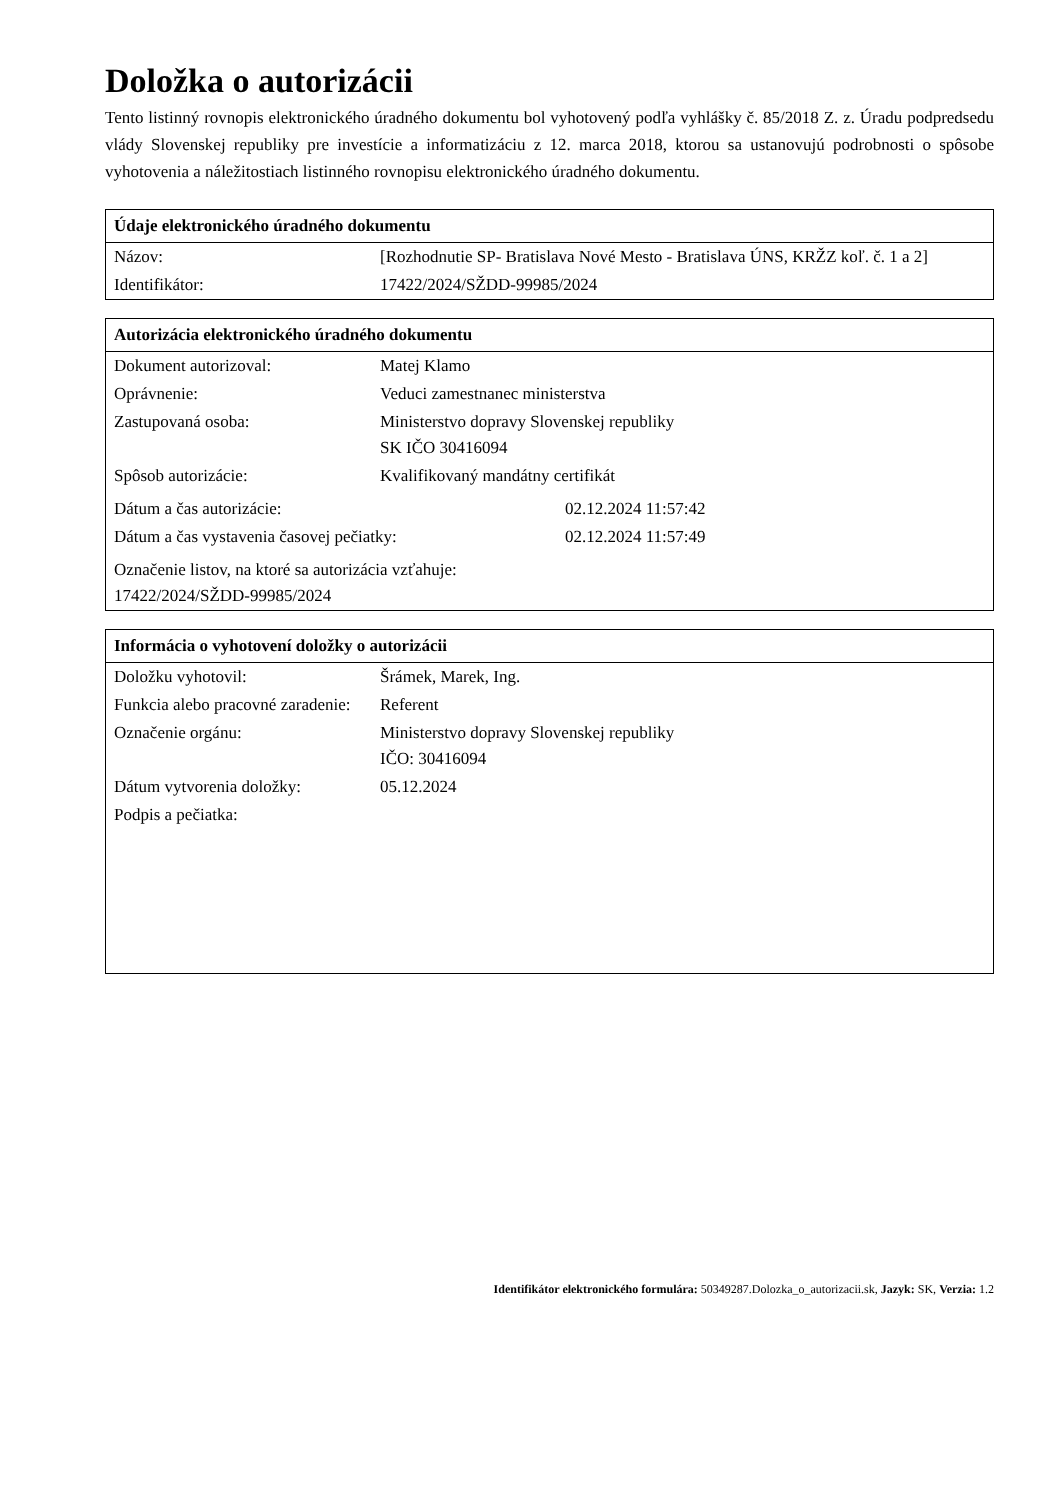Doložka o autorizácii
Tento listinný rovnopis elektronického úradného dokumentu bol vyhotovený podľa vyhlášky č. 85/2018 Z. z. Úradu podpredsedu vlády Slovenskej republiky pre investície a informatizáciu z 12. marca 2018, ktorou sa ustanovujú podrobnosti o spôsobe vyhotovenia a náležitostiach listinného rovnopisu elektronického úradného dokumentu.
| Údaje elektronického úradného dokumentu | |
| --- | --- |
| Názov: | [Rozhodnutie SP- Bratislava Nové Mesto - Bratislava ÚNS, KRŽZ koľ. č. 1 a 2] |
| Identifikátor: | 17422/2024/SŽDD-99985/2024 |
| Autorizácia elektronického úradného dokumentu | | |
| --- | --- | --- |
| Dokument autorizoval: | Matej Klamo | |
| Oprávnenie: | Veduci zamestnanec ministerstva | |
| Zastupovaná osoba: | Ministerstvo dopravy Slovenskej republiky SK IČO 30416094 | |
| Spôsob autorizácie: | Kvalifikovaný mandátny certifikát | |
| Dátum a čas autorizácie: | | 02.12.2024 11:57:42 |
| Dátum a čas vystavenia časovej pečiatky: | | 02.12.2024 11:57:49 |
| Označenie listov, na ktoré sa autorizácia vzťahuje: 17422/2024/SŽDD-99985/2024 | | |
| Informácia o vyhotovení doložky o autorizácii | |
| --- | --- |
| Doložku vyhotovil: | Šrámek, Marek, Ing. |
| Funkcia alebo pracovné zaradenie: | Referent |
| Označenie orgánu: | Ministerstvo dopravy Slovenskej republiky IČO: 30416094 |
| Dátum vytvorenia doložky: | 05.12.2024 |
| Podpis a pečiatka: | |
Identifikátor elektronického formulára: 50349287.Dolozka_o_autorizacii.sk, Jazyk: SK, Verzia: 1.2